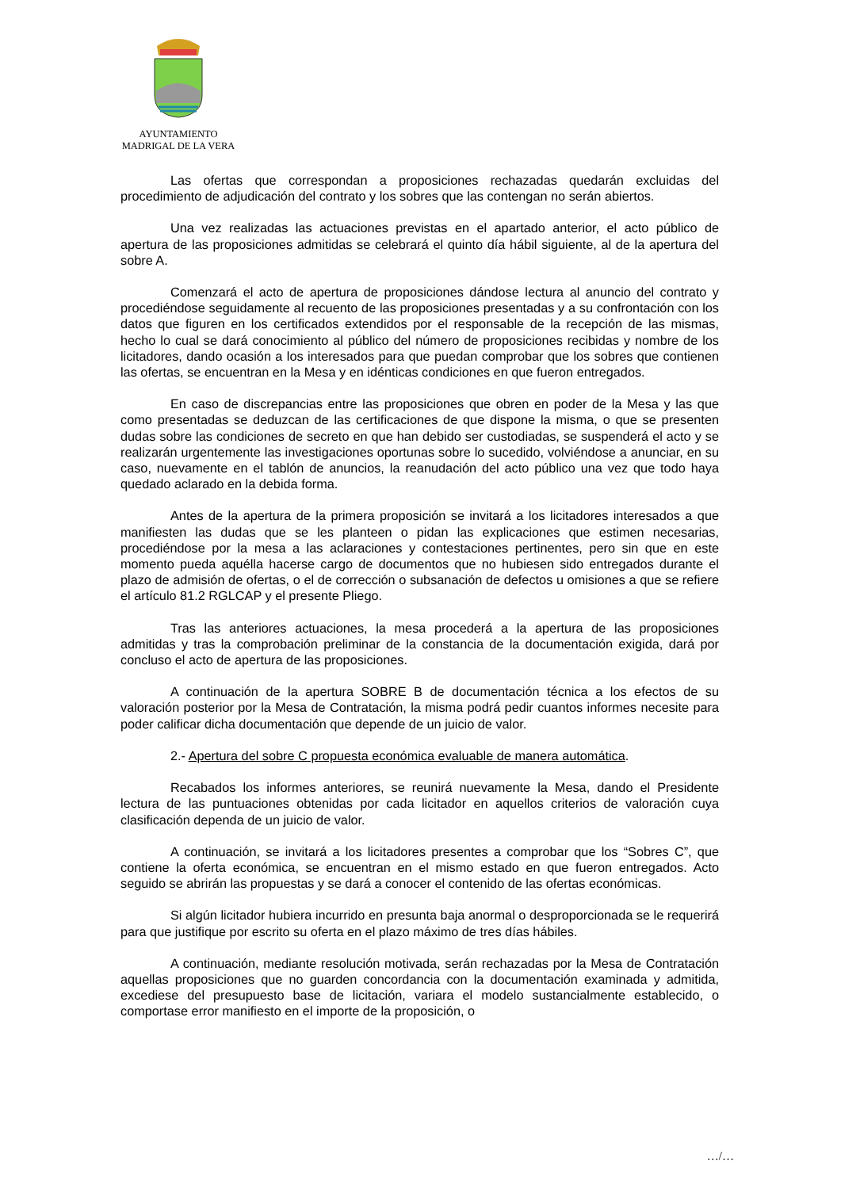AYUNTAMIENTO
MADRIGAL DE LA VERA
Las ofertas que correspondan a proposiciones rechazadas quedarán excluidas del procedimiento de adjudicación del contrato y los sobres que las contengan no serán abiertos.
Una vez realizadas las actuaciones previstas en el apartado anterior, el acto público de apertura de las proposiciones admitidas se celebrará el quinto día hábil siguiente, al de la apertura del sobre A.
Comenzará el acto de apertura de proposiciones dándose lectura al anuncio del contrato y procediéndose seguidamente al recuento de las proposiciones presentadas y a su confrontación con los datos que figuren en los certificados extendidos por el responsable de la recepción de las mismas, hecho lo cual se dará conocimiento al público del número de proposiciones recibidas y nombre de los licitadores, dando ocasión a los interesados para que puedan comprobar que los sobres que contienen las ofertas, se encuentran en la Mesa y en idénticas condiciones en que fueron entregados.
En caso de discrepancias entre las proposiciones que obren en poder de la Mesa y las que como presentadas se deduzcan de las certificaciones de que dispone la misma, o que se presenten dudas sobre las condiciones de secreto en que han debido ser custodiadas, se suspenderá el acto y se realizarán urgentemente las investigaciones oportunas sobre lo sucedido, volviéndose a anunciar, en su caso, nuevamente en el tablón de anuncios, la reanudación del acto público una vez que todo haya quedado aclarado en la debida forma.
Antes de la apertura de la primera proposición se invitará a los licitadores interesados a que manifiesten las dudas que se les planteen o pidan las explicaciones que estimen necesarias, procediéndose por la mesa a las aclaraciones y contestaciones pertinentes, pero sin que en este momento pueda aquélla hacerse cargo de documentos que no hubiesen sido entregados durante el plazo de admisión de ofertas, o el de corrección o subsanación de defectos u omisiones a que se refiere el artículo 81.2 RGLCAP y el presente Pliego.
Tras las anteriores actuaciones, la mesa procederá a la apertura de las proposiciones admitidas y tras la comprobación preliminar de la constancia de la documentación exigida, dará por concluso el acto de apertura de las proposiciones.
A continuación de la apertura SOBRE B de documentación técnica a los efectos de su valoración posterior por la Mesa de Contratación, la misma podrá pedir cuantos informes necesite para poder calificar dicha documentación que depende de un juicio de valor.
2.- Apertura del sobre C propuesta económica evaluable de manera automática.
Recabados los informes anteriores, se reunirá nuevamente la Mesa, dando el Presidente lectura de las puntuaciones obtenidas por cada licitador en aquellos criterios de valoración cuya clasificación dependa de un juicio de valor.
A continuación, se invitará a los licitadores presentes a comprobar que los “Sobres C”, que contiene la oferta económica, se encuentran en el mismo estado en que fueron entregados. Acto seguido se abrirán las propuestas y se dará a conocer el contenido de las ofertas económicas.
Si algún licitador hubiera incurrido en presunta baja anormal o desproporcionada se le requerirá para que justifique por escrito su oferta en el plazo máximo de tres días hábiles.
A continuación, mediante resolución motivada, serán rechazadas por la Mesa de Contratación aquellas proposiciones que no guarden concordancia con la documentación examinada y admitida, excediese del presupuesto base de licitación, variara el modelo sustancialmente establecido, o comportase error manifiesto en el importe de la proposición, o
…/…